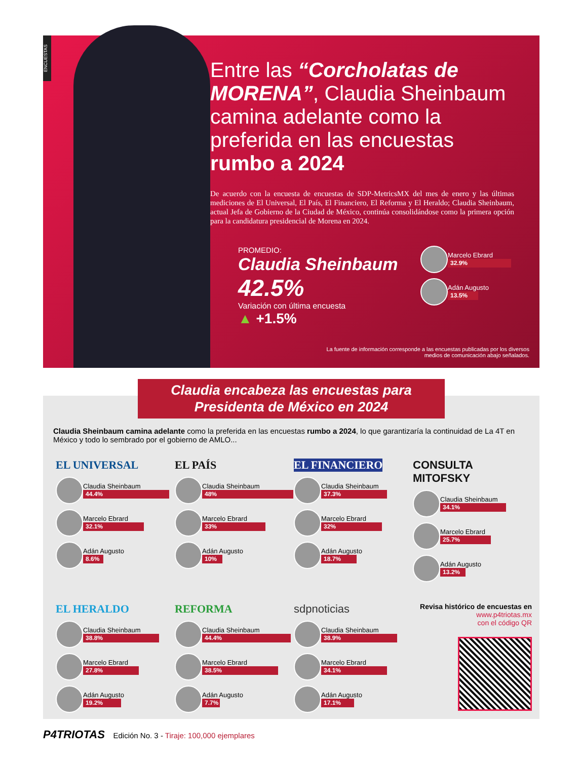ENCUESTAS
Entre las “Corcholatas de MORENA”, Claudia Sheinbaum camina adelante como la preferida en las encuestas rumbo a 2024
De acuerdo con la encuesta de encuestas de SDP-MetricsMX del mes de enero y las últimas mediciones de El Universal, El País, El Financiero, El Reforma y El Heraldo; Claudia Sheinbaum, actual Jefa de Gobierno de la Ciudad de México, continúa consolidándose como la primera opción para la candidatura presidencial de Morena en 2024.
PROMEDIO:
Claudia Sheinbaum
42.5%
Variación con última encuesta
▲ +1.5%
Marcelo Ebrard
32.9%
Adán Augusto
13.5%
La fuente de información corresponde a las encuestas publicadas por los diversos medios de comunicación abajo señalados.
Claudia encabeza las encuestas para Presidenta de México en 2024
Claudia Sheinbaum camina adelante como la preferida en las encuestas rumbo a 2024, lo que garantizaría la continuidad de La 4T en México y todo lo sembrado por el gobierno de AMLO...
EL UNIVERSAL
Claudia Sheinbaum
44.4%
Marcelo Ebrard
32.1%
Adán Augusto
8.6%
EL PAÍS
Claudia Sheinbaum
48%
Marcelo Ebrard
33%
Adán Augusto
10%
EL FINANCIERO
Claudia Sheinbaum
37.3%
Marcelo Ebrard
32%
Adán Augusto
18.7%
CONSULTA MITOFSKY
Claudia Sheinbaum
34.1%
Marcelo Ebrard
25.7%
Adán Augusto
13.2%
EL HERALDO
Claudia Sheinbaum
38.8%
Marcelo Ebrard
27.8%
Adán Augusto
19.2%
REFORMA
Claudia Sheinbaum
44.4%
Marcelo Ebrard
38.5%
Adán Augusto
7.7%
sdpnoticias
Claudia Sheinbaum
38.9%
Marcelo Ebrard
34.1%
Adán Augusto
17.1%
Revisa histórico de encuestas en
www.p4triotas.mx
con el código QR
P4TRIOTAS Edición No. 3 - Tiraje: 100,000 ejemplares